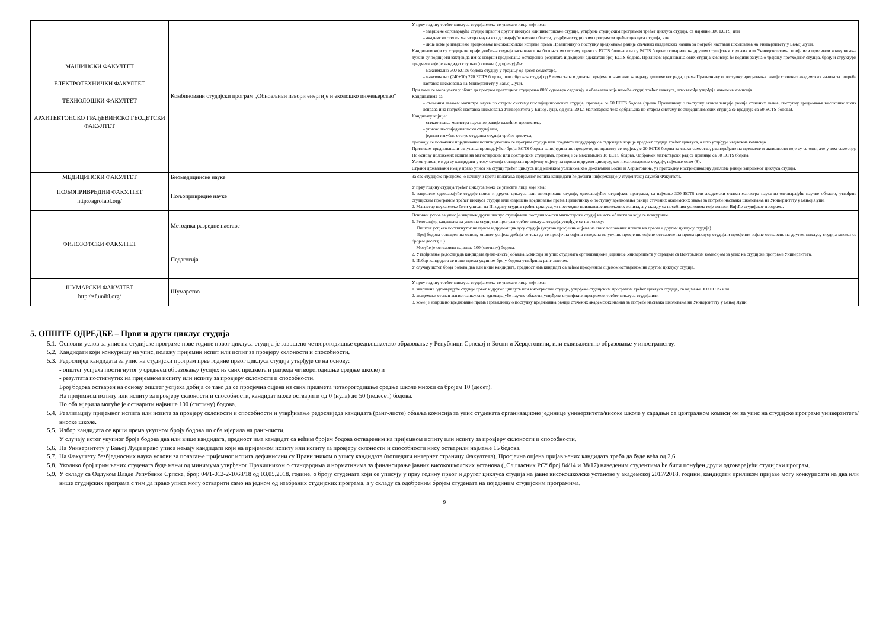| МАШИНСКИ ФАКУЛТЕТ ЕЛЕКТРОТЕХНИЧКИ ФАКУЛТЕТ ТЕХНОЛОШКИ ФАКУЛТЕТ АРХИТЕКТОНСКО ГРАЂЕВИНСКО ГЕОДЕТСКИ ФАКУЛТЕТ | Комбиновани студијски програм „Обновљиви извори енергије и еколошко инжењерство“ | У прву годину трећег циклуса студија може се уписати лице које има: – завршене одговарајуће студије првог и другог циклуса или интегрисане студије, утврђене студијским програмом трећег циклуса студија, са најмање 300 ECTS, или – академски степен магистра наука из одговарајуће научне области, утврђене студијским програмом трећег циклуса студија, или – лице коме је извршено вредновање високошколске исправе према Правилнику о поступку вредновања раније стечених академских назива за потребе наставка школовања на Универзитету у Бањој Луци. Кандидати који су студирали прије увођења студија заснованог на болоњском систему преноса ECTS бодова или су ECTS бодове остварили на другим студијским групама или Универзитетима, прије или приликом конкурисања дужни су поднијети захтјев да им се изврши вредновање остварених резултата и додијели адекватан број ECTS бодова. Приликом вредновања ових студија комисија ће водити рачуна о трајању претходног студија, броју и структури предмета које је кандидат слушао (положио) додјељујући: – максимално 300 ECTS бодова студију у трајању од десет семестара, – максимално (240+30) 270 ECTS бодова, што обухвата студиј од 8 семестара и додатно вријеме планирано за израду дипломског рада, према Правилнику о поступку вредновања раније стечених академских назива за потребе наставка школовања на Универзитету у Бањој Луци. При томе се мора узети у обзир да програм претходног студирања 80% одговара садржају и обавезама које намеће студиј трећег циклуса, што такође утврђује наведена комисија. Кандидатима са: – стеченим звањем магистра наука по старом систему послиједипломских студија, признаје се 60 ECTS бодова (према Правилнику о поступку еквиваленције раније стечених звања, поступку вредновања високошколских исправа и за потреба наставка школовања Универзитета у Бањој Луци, од јула, 2012, магистарска теза одбрањена по старом систему послиједипломских студија се вреднује са 60 ECTS бодова). Кандидату који је: – стекао звање магистра наука по раније важећим прописима, – уписао послиједипломски студиј или, – једном изгубио статус студента студија трећег циклуса, признају се положени појединачни испити уколико се програм студија или предмети подударају са садржајем који је предмет студија трећег циклуса, а што утврђује надлежна комисија. Приликом вредновања и рачунања припадајућег броја ECTS бодова за појединачне предмете, по правилу се додјељује 30 ECTS бодова за сваки семестар, распоређено на предмете и активности које су се одвијале у том семестру. По основу положених испита на магистарским или докторским студијима, признаје се максимално 18 ECTS бодова. Одбрањен магистарски рад се признаје са 30 ECTS бодова. Услов уписа је и да су кандидати у току студија остварили просјечну оцјену на првом и другом циклусу, као и магистарском студију, најмање осам (8). Страни држављани имају право уписа на студиј трећег циклуса под једнаким условима као држављани Босне и Херцеговине, уз претходну нострификацију дипломе раније завршеног циклуса студија. |
| МЕДИЦИНСКИ ФАКУЛТЕТ | Биомедицинске науке | За све студијске програме, о начину и врсти полагања пријемног испита кандидати ће добити информације у студентској служби Факултета. |
| ПОЉОПРИВРЕДНИ ФАКУЛТЕТ http://agrofabl.org/ | Пољопривредне науке | У прву годину студија трећег циклуса може се уписати лице које има: 1. завршене одговарајуће студије првог и другог циклуса или интегрисане студије, одговарајућег студијског програма, са најмање 300 ECTS или академски степен магистра наука из одговарајуће научне области, утврђене студијским програмом трећег циклуса студија или извршено вредновање према Правилнику о поступку вредновања раније стечених академских звања за потребе наставка школовања на Универзитету у Бањој Луци, 2. Магистар наука може бити уписан на II годину студија трећег циклуса, уз претходно признавање положених испита, а у складу са посебним условима које доноси Вијеће студијског програма. |
| ФИЛОЗОФСКИ ФАКУЛТЕТ | Методика разредне наставе | Основни услов за упис је завршен други циклус студија/или постдипломски магистарски студиј из исте области за коју се конкурише. 1. Редослијед кандидата за упис на студијски програм трећег циклуса студија утврђује се на основу: · Општег успјеха постигнутог на првом и другом циклусу студија (укупна просјечна оцјена из свих положених испита на првом и другом циклусу студија). Број бодова остварен на основу општег успјеха добија се тако да се просјечна оцјена изведена из укупне просјечне оцјене остварене на првом циклусу студија и просјечне оцјене остварене на другом циклусу студија множи са бројем десет (10). Могуће је остварити највише 100 (стотину) бодова. 2. Утврђивање редослиједа кандидата (ранг-листе) обавља Комисија за упис студената организационе јединице Универзитета у сарадњи са Централном комисијом за упис на студијске програме Универзитета. 3. Избор кандидата се врши према укупном броју бодова утврђених ранг-листом. У случају истог броја бодова два или више кандидата, предност има кандидат са већом просјечном оцјеном оствареном на другом циклусу студија. |
| | Педагогија | |
| ШУМАРСКИ ФАКУЛТЕТ http://sf.unibl.org/ | Шумарство | У прву годину трећег циклуса студија може се уписати лице које има: 1. завршене одговарајуће студије првог и другог циклуса или интегрисане студије, утврђене студијским програмом трећег циклуса студија, са најмање 300 ECTS или 2. академски степен магистра наука из одговарајуће научне области, утврђене студијским програмом трећег циклуса студија или 3. коме је извршено вредновање према Правилнику о поступку вредновања раније стечених академских назива за потребе наставка школовања на Универзитету у Бањој Луци. |
5. ОПШТЕ ОДРЕДБЕ – Први и други циклус студија
5.1. Основни услов за упис на студијске програме прве године првог циклуса студија је завршено четворогодишње средњошколско образовање у Републици Српској и Босни и Херцеговини, или еквивалентно образовање у иностранству.
5.2. Кандидати који конкуришу на упис, полажу пријемни испит или испит за провјеру склоности и способности.
5.3. Редослијед кандидата за упис на студијски програм прве године првог циклуса студија утврђује се на основу:
- општег успјеха постигнутог у средњем образовању (успјех из свих предмета и разреда четворогодишње средње школе) и
- резултата постигнутих на пријемном испиту или испиту за провјеру склоности и способности.
Број бодова остварен на основу општег успјеха добија се тако да се просјечна оцјена из свих предмета четворогодишње средње школе множи са бројем 10 (десет).
На пријемном испиту или испиту за провјеру склоности и способности, кандидат може остварити од 0 (нула) до 50 (педесет) бодова.
По оба мјерила могуће је остварити највише 100 (стотину) бодова.
5.4. Реализацију пријемног испита или испита за провјеру склоности и способности и утврђивање редослиједа кандидата (ранг-листе) обавља комисија за упис студената организационе јединице универзитета/високе школе у сарадњи са централном комисијом за упис на студијске програме универзитета/високе школе.
5.5. Избор кандидата се врши према укупном броју бодова по оба мјерила на ранг-листи.
У случају истог укупног броја бодова два или више кандидата, предност има кандидат са већим бројем бодова оствареним на пријемном испиту или испиту за провјеру склоности и способности.
5.6. На Универзитету у Бањој Луци право уписа немају кандидати који на пријемном испиту или испиту за провјеру склоности и способности нису остварили најмање 15 бодова.
5.7. На Факултету безбједносних наука услови за полагање пријемног испита дефинисани су Правилником о упису кандидата (погледати интернет страницу Факултета). Просјечна оцјена пријављених кандидата треба да буде већа од 2,6.
5.8. Уколико број примљених студената буде мањи од минимума утврђеног Правилником о стандардима и нормативима за финансирање јавних високошколских установа („Сл.гласник РС“ број 84/14 и 38/17) наведеним студентима ће бити понуђен други одговарајући студијски програм.
5.9. У складу са Одлуком Владе Републике Српске, број: 04/1-012-2-1068/18 од 03.05.2018. године, о броју студената који се уписују у прву годину првог и другог циклуса студија на јавне високошколске установе у академској 2017/2018. години, кандидати приликом пријаве могу конкурисати на два или више студијских програма с тим да право уписа могу остварити само на једном од изабраних студијских програма, а у складу са одобреним бројем студената на појединим студијским програмима.
9